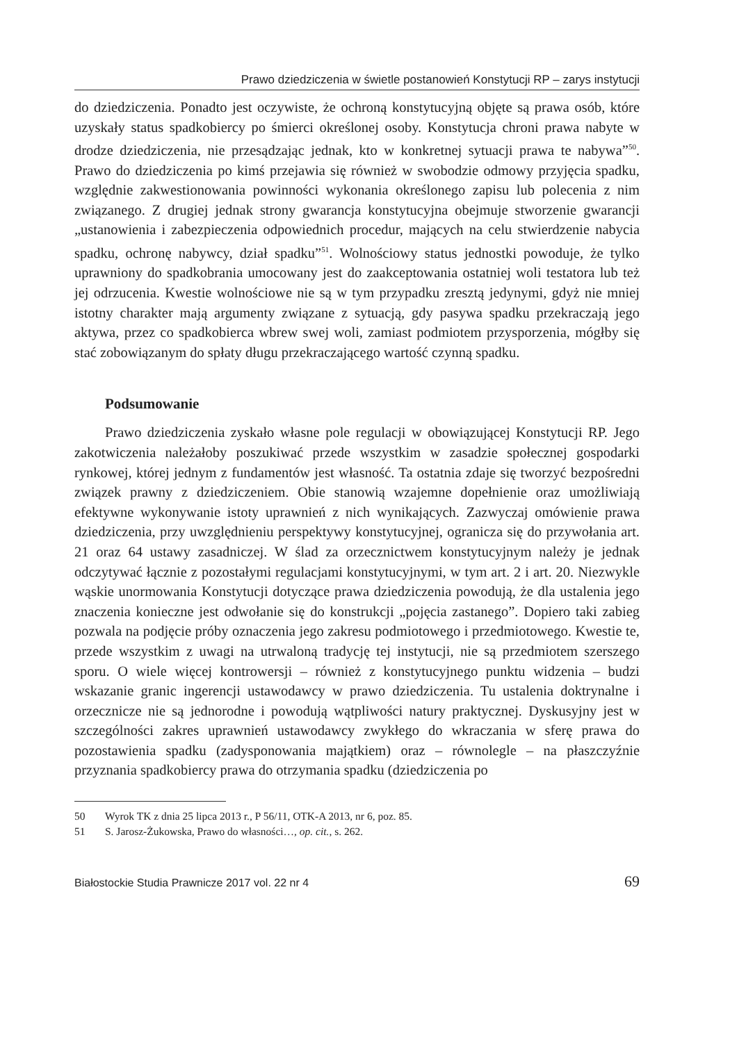Prawo dziedziczenia w świetle postanowień Konstytucji RP – zarys instytucji
do dziedziczenia. Ponadto jest oczywiste, że ochroną konstytucyjną objęte są prawa osób, które uzyskały status spadkobiercy po śmierci określonej osoby. Konstytucja chroni prawa nabyte w drodze dziedziczenia, nie przesądzając jednak, kto w konkretnej sytuacji prawa te nabywa”<sup>50</sup>. Prawo do dziedziczenia po kimś przejawia się również w swobodzie odmowy przyjęcia spadku, względnie zakwestionowania powinności wykonania określonego zapisu lub polecenia z nim związanego. Z drugiej jednak strony gwarancja konstytucyjna obejmuje stworzenie gwarancji „ustanowienia i zabezpieczenia odpowiednich procedur, mających na celu stwierdzenie nabycia spadku, ochronę nabywcy, dział spadku”<sup>51</sup>. Wolnościowy status jednostki powoduje, że tylko uprawniony do spadkobrania umocowany jest do zaakceptowania ostatniej woli testatora lub też jej odrzucenia. Kwestie wolnościowe nie są w tym przypadku zresztą jedynymi, gdyż nie mniej istotny charakter mają argumenty związane z sytuacją, gdy pasywa spadku przekraczają jego aktywa, przez co spadkobierca wbrew swej woli, zamiast podmiotem przysporzenia, mógłby się stać zobowiązanym do spłaty długu przekraczającego wartość czynną spadku.
Podsumowanie
Prawo dziedziczenia zyskało własne pole regulacji w obowiązującej Konstytucji RP. Jego zakotwiczenia należałoby poszukiwać przede wszystkim w zasadzie społecznej gospodarki rynkowej, której jednym z fundamentów jest własność. Ta ostatnia zdaje się tworzyć bezpośredni związek prawny z dziedziczeniem. Obie stanowią wzajemne dopełnienie oraz umożliwiają efektywne wykonywanie istoty uprawnień z nich wynikających. Zazwyczaj omówienie prawa dziedziczenia, przy uwzględnieniu perspektywy konstytucyjnej, ogranicza się do przywołania art. 21 oraz 64 ustawy zasadniczej. W ślad za orzecznictwem konstytucyjnym należy je jednak odczytywać łącznie z pozostałymi regulacjami konstytucyjnymi, w tym art. 2 i art. 20. Niezwykle wąskie unormowania Konstytucji dotyczące prawa dziedziczenia powodują, że dla ustalenia jego znaczenia konieczne jest odwołanie się do konstrukcji „pojęcia zastanego”. Dopiero taki zabieg pozwala na podjęcie próby oznaczenia jego zakresu podmiotowego i przedmiotowego. Kwestie te, przede wszystkim z uwagi na utrwaloną tradycję tej instytucji, nie są przedmiotem szerszego sporu. O wiele więcej kontrowersji – również z konstytucyjnego punktu widzenia – budzi wskazanie granic ingerencji ustawodawcy w prawo dziedziczenia. Tu ustalenia doktrynalne i orzecznicze nie są jednorodne i powodują wątpliwości natury praktycznej. Dyskusyjny jest w szczególności zakres uprawnień ustawodawcy zwykłego do wkraczania w sferę prawa do pozostawienia spadku (zadysponowania majątkiem) oraz – równolegle – na płaszczyźnie przyznania spadkobiercy prawa do otrzymania spadku (dziedziczenia po
50 Wyrok TK z dnia 25 lipca 2013 r., P 56/11, OTK-A 2013, nr 6, poz. 85.
51 S. Jarosz-Żukowska, Prawo do własności…, op. cit., s. 262.
Białostockie Studia Prawnicze 2017 vol. 22 nr 4
69